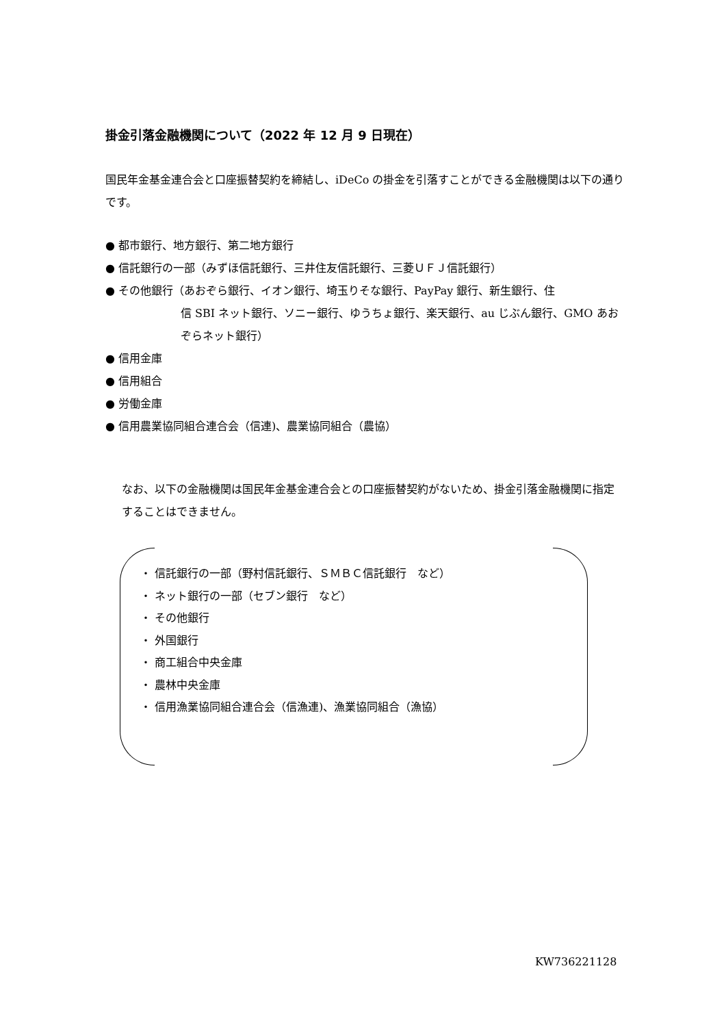掛金引落金融機関について（2022 年 12 月 9 日現在）
国民年金基金連合会と口座振替契約を締結し、iDeCo の掛金を引落すことができる金融機関は以下の通りです。
● 都市銀行、地方銀行、第二地方銀行
● 信託銀行の一部（みずほ信託銀行、三井住友信託銀行、三菱ＵＦＪ信託銀行）
● その他銀行（あおぞら銀行、イオン銀行、埼玉りそな銀行、PayPay 銀行、新生銀行、住
信 SBI ネット銀行、ソニー銀行、ゆうちょ銀行、楽天銀行、au じぶん銀行、GMO あおぞらネット銀行）
● 信用金庫
● 信用組合
● 労働金庫
● 信用農業協同組合連合会（信連)、農業協同組合（農協）
なお、以下の金融機関は国民年金基金連合会との口座振替契約がないため、掛金引落金融機関に指定することはできません。
・ 信託銀行の一部（野村信託銀行、ＳＭＢＣ信託銀行　など）
・ ネット銀行の一部（セブン銀行　など）
・ その他銀行
・ 外国銀行
・ 商工組合中央金庫
・ 農林中央金庫
・ 信用漁業協同組合連合会（信漁連)、漁業協同組合（漁協）
KW736221128